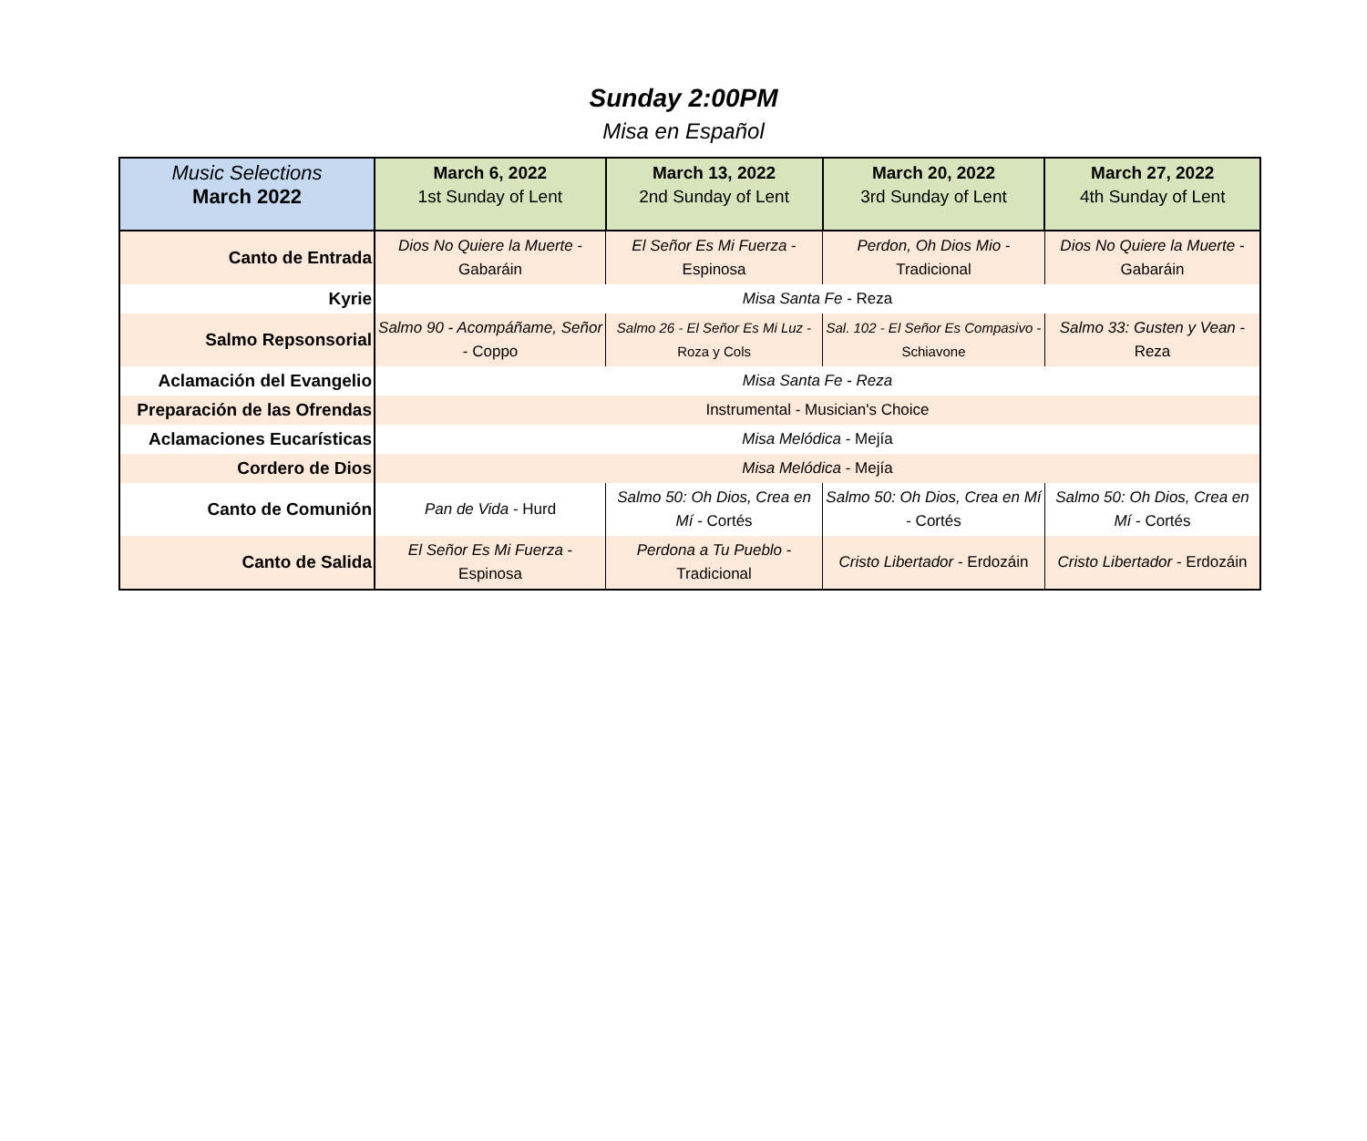Sunday 2:00PM
Misa en Español
| Music Selections March 2022 | March 6, 2022 1st Sunday of Lent | March 13, 2022 2nd Sunday of Lent | March 20, 2022 3rd Sunday of Lent | March 27, 2022 4th Sunday of Lent |
| Canto de Entrada | Dios No Quiere la Muerte - Gabaráin | El Señor Es Mi Fuerza - Espinosa | Perdon, Oh Dios Mio - Tradicional | Dios No Quiere la Muerte - Gabaráin |
| Kyrie | Misa Santa Fe - Reza | | | |
| Salmo Repsonsorial | Salmo 90 - Acompáñame, Señor - Coppo | Salmo 26 - El Señor Es Mi Luz - Roza y Cols | Sal. 102 - El Señor Es Compasivo - Schiavone | Salmo 33: Gusten y Vean - Reza |
| Aclamación del Evangelio | Misa Santa Fe - Reza | | | |
| Preparación de las Ofrendas | Instrumental - Musician's Choice | | | |
| Aclamaciones Eucarísticas | Misa Melódica - Mejía | | | |
| Cordero de Dios | Misa Melódica - Mejía | | | |
| Canto de Comunión | Pan de Vida - Hurd | Salmo 50: Oh Dios, Crea en Mí - Cortés | Salmo 50: Oh Dios, Crea en Mí - Cortés | Salmo 50: Oh Dios, Crea en Mí - Cortés |
| Canto de Salida | El Señor Es Mi Fuerza - Espinosa | Perdona a Tu Pueblo - Tradicional | Cristo Libertador - Erdozáin | Cristo Libertador - Erdozáin |